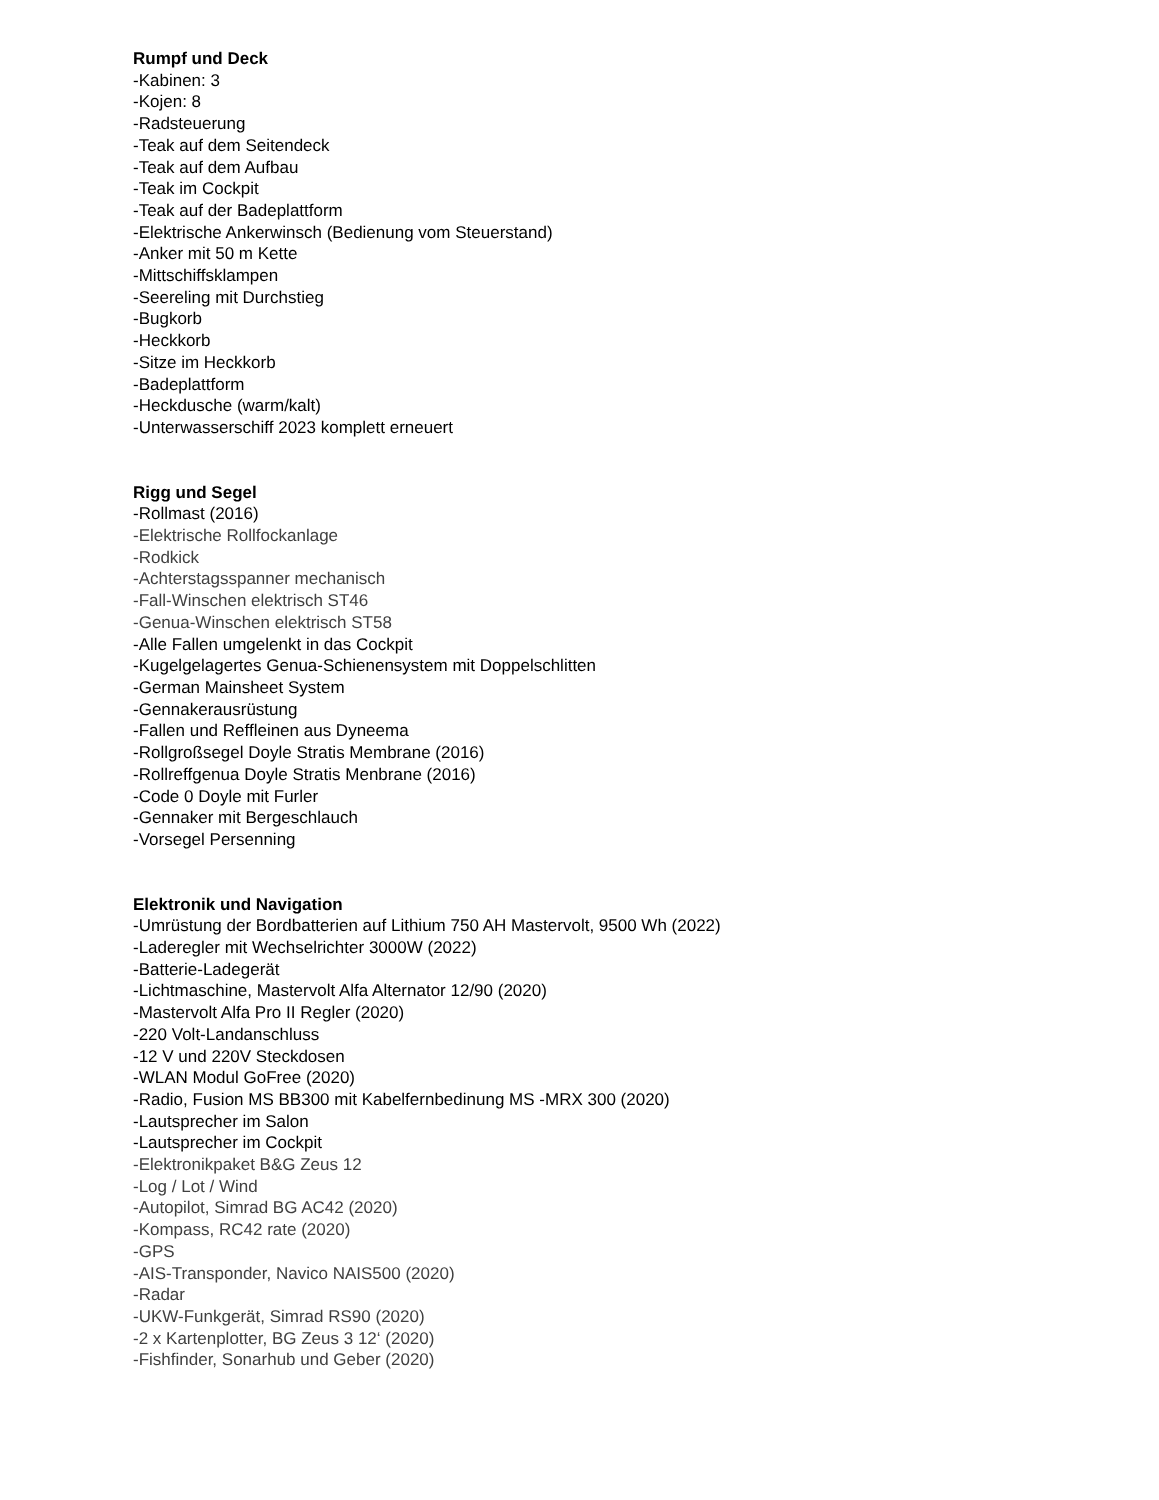Rumpf und Deck
-Kabinen: 3
-Kojen: 8
-Radsteuerung
-Teak auf dem Seitendeck
-Teak auf dem Aufbau
-Teak im Cockpit
-Teak auf der Badeplattform
-Elektrische Ankerwinsch (Bedienung vom Steuerstand)
-Anker mit 50 m Kette
-Mittschiffsklampen
-Seereling mit Durchstieg
-Bugkorb
-Heckkorb
-Sitze im Heckkorb
-Badeplattform
-Heckdusche (warm/kalt)
-Unterwasserschiff 2023 komplett erneuert
Rigg und Segel
-Rollmast (2016)
-Elektrische Rollfockanlage
-Rodkick
-Achterstagsspanner mechanisch
-Fall-Winschen elektrisch ST46
-Genua-Winschen elektrisch ST58
-Alle Fallen umgelenkt in das Cockpit
-Kugelgelagertes Genua-Schienensystem mit Doppelschlitten
-German Mainsheet System
-Gennakerausrüstung
-Fallen und Reffleinen aus Dyneema
-Rollgroßsegel Doyle Stratis Membrane (2016)
-Rollreffgenua Doyle Stratis Menbrane (2016)
-Code 0 Doyle mit Furler
-Gennaker mit Bergeschlauch
-Vorsegel Persenning
Elektronik und Navigation
-Umrüstung der Bordbatterien auf Lithium 750 AH Mastervolt, 9500 Wh (2022)
-Laderegler mit Wechselrichter 3000W (2022)
-Batterie-Ladegerät
-Lichtmaschine, Mastervolt Alfa Alternator 12/90 (2020)
-Mastervolt Alfa Pro II Regler (2020)
-220 Volt-Landanschluss
-12 V und 220V Steckdosen
-WLAN Modul GoFree (2020)
-Radio, Fusion MS BB300 mit Kabelfernbedinung MS -MRX 300 (2020)
-Lautsprecher im Salon
-Lautsprecher im Cockpit
-Elektronikpaket B&G Zeus 12
-Log / Lot / Wind
-Autopilot, Simrad BG AC42 (2020)
-Kompass, RC42 rate (2020)
-GPS
-AIS-Transponder, Navico NAIS500 (2020)
-Radar
-UKW-Funkgerät, Simrad RS90 (2020)
-2 x Kartenplotter, BG Zeus 3 12‘ (2020)
-Fishfinder, Sonarhub und Geber (2020)